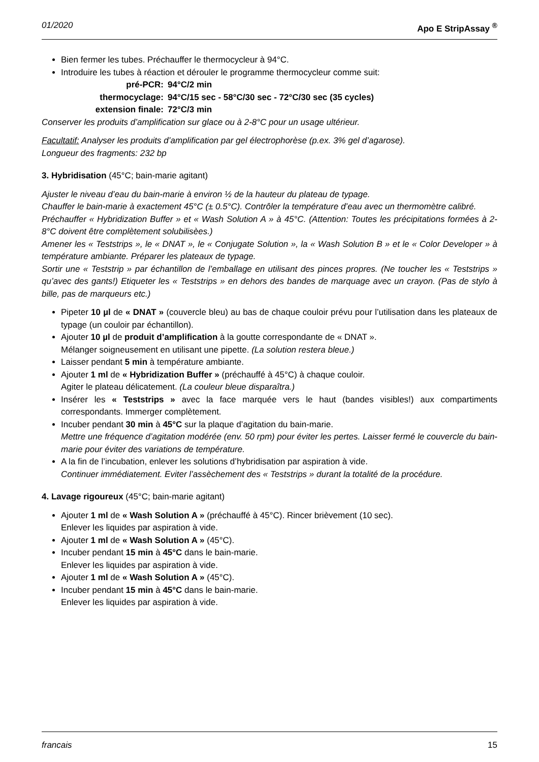01/2020 Apo E StripAssay <sup>®</sup>
Bien fermer les tubes. Préchauffer le thermocycleur à 94°C.
Introduire les tubes à réaction et dérouler le programme thermocycleur comme suit:
pré-PCR: 94°C/2 min thermocyclage: 94°C/15 sec - 58°C/30 sec - 72°C/30 sec (35 cycles) extension finale: 72°C/3 min
Conserver les produits d’amplification sur glace ou à 2-8°C pour un usage ultérieur.
Facultatif: Analyser les produits d’amplification par gel électrophorèse (p.ex. 3% gel d’agarose).
Longueur des fragments: 232 bp
3. Hybridisation (45°C; bain-marie agitant)
Ajuster le niveau d’eau du bain-marie à environ ½ de la hauteur du plateau de typage.
Chauffer le bain-marie à exactement 45°C (± 0.5°C). Contrôler la température d’eau avec un thermomètre calibré.
Préchauffer « Hybridization Buffer » et « Wash Solution A » à 45°C. (Attention: Toutes les précipitations formées à 2-8°C doivent être complètement solubilisèes.)
Amener les « Teststrips », le « DNAT », le « Conjugate Solution », la « Wash Solution B » et le « Color Developer » à température ambiante. Préparer les plateaux de typage.
Sortir une « Teststrip » par échantillon de l’emballage en utilisant des pinces propres. (Ne toucher les « Teststrips » qu’avec des gants!) Etiqueter les « Teststrips » en dehors des bandes de marquage avec un crayon. (Pas de stylo à bille, pas de marqueurs etc.)
Pipeter 10 µl de « DNAT » (couvercle bleu) au bas de chaque couloir prévu pour l’utilisation dans les plateaux de typage (un couloir par échantillon).
Ajouter 10 µl de produit d’amplification à la goutte correspondante de « DNAT ».
Mélanger soigneusement en utilisant une pipette. (La solution restera bleue.)
Laisser pendant 5 min à température ambiante.
Ajouter 1 ml de « Hybridization Buffer » (préchauffé à 45°C) à chaque couloir.
Agiter le plateau délicatement. (La couleur bleue disparaîtra.)
Insérer les « Teststrips » avec la face marquée vers le haut (bandes visibles!) aux compartiments correspondants. Immerger complètement.
Incuber pendant 30 min à 45°C sur la plaque d’agitation du bain-marie.
Mettre une fréquence d’agitation modérée (env. 50 rpm) pour éviter les pertes. Laisser fermé le couvercle du bain-marie pour éviter des variations de température.
A la fin de l’incubation, enlever les solutions d’hybridisation par aspiration à vide.
Continuer immédiatement. Eviter l’assèchement des « Teststrips » durant la totalité de la procédure.
4. Lavage rigoureux (45°C; bain-marie agitant)
Ajouter 1 ml de « Wash Solution A » (préchauffé à 45°C). Rincer brièvement (10 sec).
Enlever les liquides par aspiration à vide.
Ajouter 1 ml de « Wash Solution A » (45°C).
Incuber pendant 15 min à 45°C dans le bain-marie.
Enlever les liquides par aspiration à vide.
Ajouter 1 ml de « Wash Solution A » (45°C).
Incuber pendant 15 min à 45°C dans le bain-marie.
Enlever les liquides par aspiration à vide.
francais 15